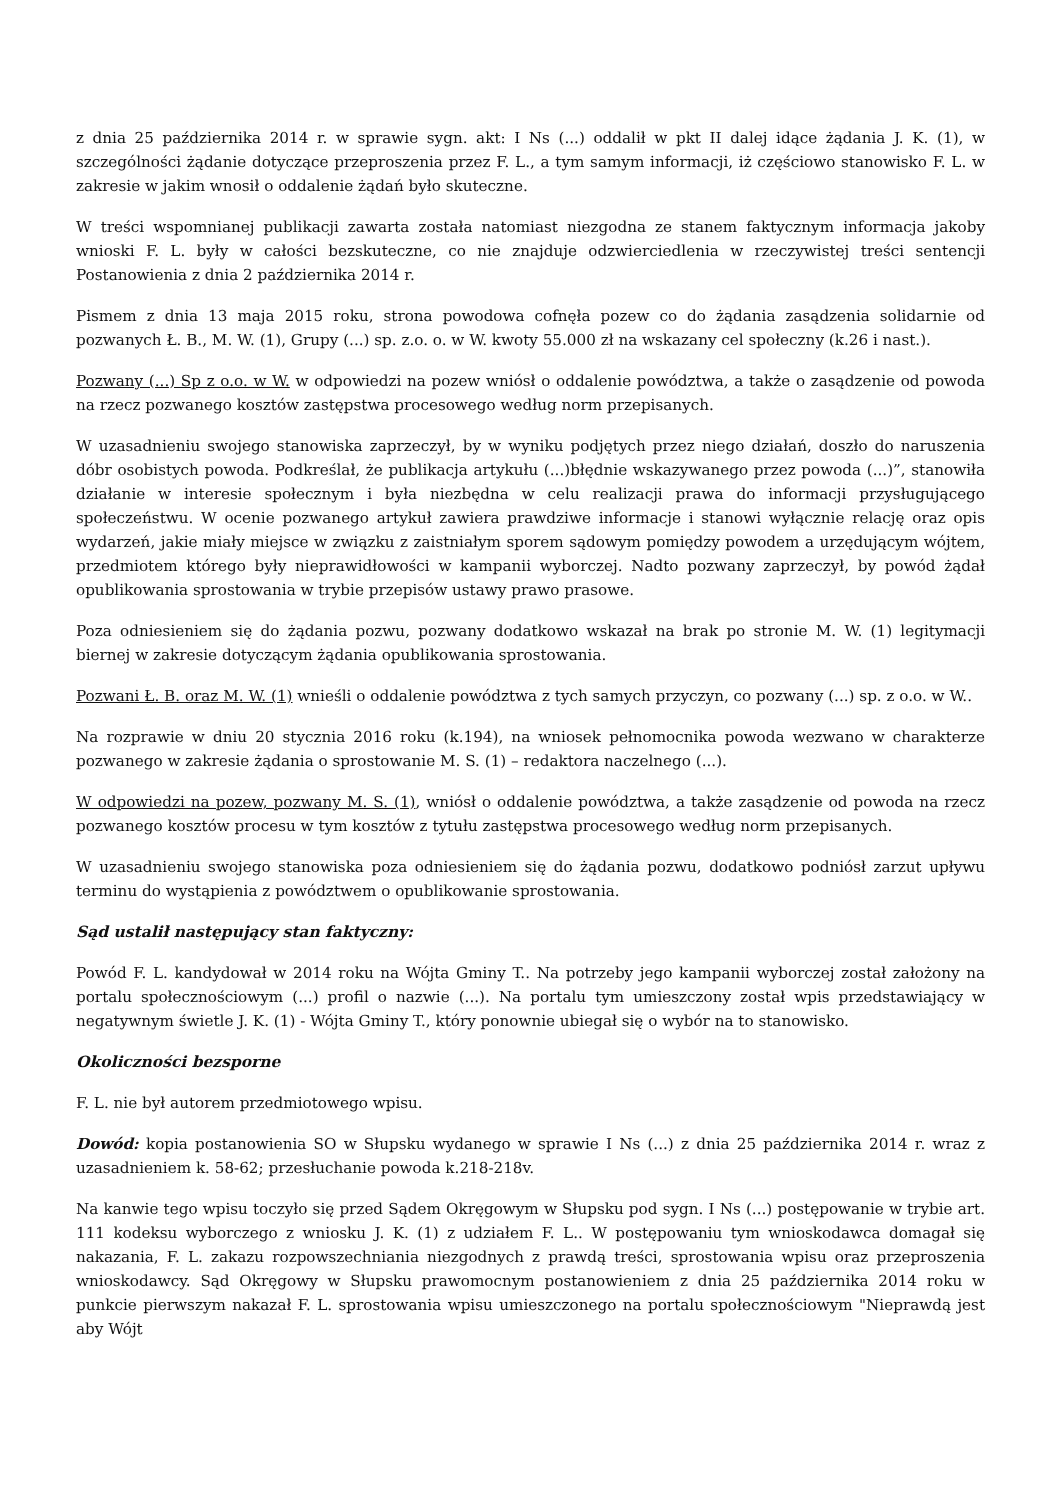z dnia 25 października 2014 r. w sprawie sygn. akt: I Ns (...) oddalił w pkt II dalej idące żądania J. K. (1), w szczególności żądanie dotyczące przeproszenia przez F. L., a tym samym informacji, iż częściowo stanowisko F. L. w zakresie w jakim wnosił o oddalenie żądań było skuteczne.
W treści wspomnianej publikacji zawarta została natomiast niezgodna ze stanem faktycznym informacja jakoby wnioski F. L. były w całości bezskuteczne, co nie znajduje odzwierciedlenia w rzeczywistej treści sentencji Postanowienia z dnia 2 października 2014 r.
Pismem z dnia 13 maja 2015 roku, strona powodowa cofnęła pozew co do żądania zasądzenia solidarnie od pozwanych Ł. B., M. W. (1), Grupy (...) sp. z.o. o. w W. kwoty 55.000 zł na wskazany cel społeczny (k.26 i nast.).
Pozwany (...) Sp z o.o. w W. w odpowiedzi na pozew wniósł o oddalenie powództwa, a także o zasądzenie od powoda na rzecz pozwanego kosztów zastępstwa procesowego według norm przepisanych.
W uzasadnieniu swojego stanowiska zaprzeczył, by w wyniku podjętych przez niego działań, doszło do naruszenia dóbr osobistych powoda. Podkreślał, że publikacja artykułu (...)błędnie wskazywanego przez powoda (...)”, stanowiła działanie w interesie społecznym i była niezbędna w celu realizacji prawa do informacji przysługującego społeczeństwu. W ocenie pozwanego artykuł zawiera prawdziwe informacje i stanowi wyłącznie relację oraz opis wydarzeń, jakie miały miejsce w związku z zaistniałym sporem sądowym pomiędzy powodem a urzędującym wójtem, przedmiotem którego były nieprawidłowości w kampanii wyborczej. Nadto pozwany zaprzeczył, by powód żądał opublikowania sprostowania w trybie przepisów ustawy prawo prasowe.
Poza odniesieniem się do żądania pozwu, pozwany dodatkowo wskazał na brak po stronie M. W. (1) legitymacji biernej w zakresie dotyczącym żądania opublikowania sprostowania.
Pozwani Ł. B. oraz M. W. (1) wnieśli o oddalenie powództwa z tych samych przyczyn, co pozwany (...) sp. z o.o. w W..
Na rozprawie w dniu 20 stycznia 2016 roku (k.194), na wniosek pełnomocnika powoda wezwano w charakterze pozwanego w zakresie żądania o sprostowanie M. S. (1) – redaktora naczelnego (...).
W odpowiedzi na pozew, pozwany M. S. (1), wniósł o oddalenie powództwa, a także zasądzenie od powoda na rzecz pozwanego kosztów procesu w tym kosztów z tytułu zastępstwa procesowego według norm przepisanych.
W uzasadnieniu swojego stanowiska poza odniesieniem się do żądania pozwu, dodatkowo podniósł zarzut upływu terminu do wystąpienia z powództwem o opublikowanie sprostowania.
Sąd ustalił następujący stan faktyczny:
Powód F. L. kandydował w 2014 roku na Wójta Gminy T.. Na potrzeby jego kampanii wyborczej został założony na portalu społecznościowym (...) profil o nazwie (...). Na portalu tym umieszczony został wpis przedstawiający w negatywnym świetle J. K. (1) - Wójta Gminy T., który ponownie ubiegał się o wybór na to stanowisko.
Okoliczności bezsporne
F. L. nie był autorem przedmiotowego wpisu.
Dowód: kopia postanowienia SO w Słupsku wydanego w sprawie I Ns (...) z dnia 25 października 2014 r. wraz z uzasadnieniem k. 58-62; przesłuchanie powoda k.218-218v.
Na kanwie tego wpisu toczyło się przed Sądem Okręgowym w Słupsku pod sygn. I Ns (...) postępowanie w trybie art. 111 kodeksu wyborczego z wniosku J. K. (1) z udziałem F. L.. W postępowaniu tym wnioskodawca domagał się nakazania, F. L. zakazu rozpowszechniania niezgodnych z prawdą treści, sprostowania wpisu oraz przeproszenia wnioskodawcy. Sąd Okręgowy w Słupsku prawomocnym postanowieniem z dnia 25 października 2014 roku w punkcie pierwszym nakazał F. L. sprostowania wpisu umieszczonego na portalu społecznościowym "Nieprawdą jest aby Wójt